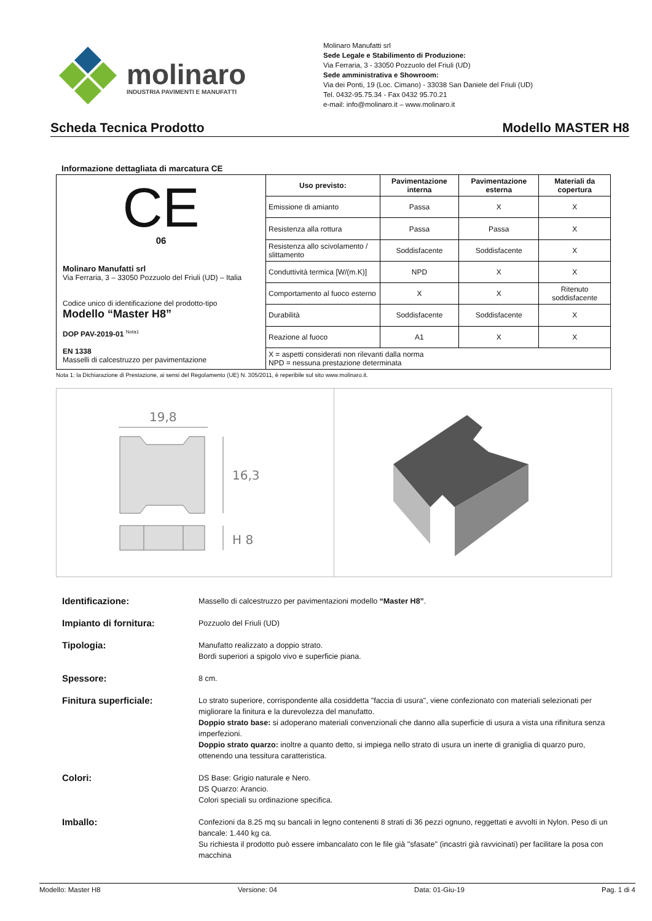molinaro
INDUSTRIA PAVIMENTI E MANUFATTI
Molinaro Manufatti srl
Sede Legale e Stabilimento di Produzione:
Via Ferraria, 3 - 33050 Pozzuolo del Friuli (UD)
Sede amministrativa e Showroom:
Via dei Ponti, 19 (Loc. Cimano) - 33038 San Daniele del Friuli (UD)
Tel. 0432-95.75.34 - Fax 0432 95.70.21
e-mail: info@molinaro.it – www.molinaro.it
Scheda Tecnica Prodotto Modello MASTER H8
Informazione dettagliata di marcatura CE
| CE 06 Molinaro Manufatti srl Via Ferraria, 3 – 33050 Pozzuolo del Friuli (UD) – Italia Codice unico di identificazione del prodotto-tipo Modello “Master H8” DOP PAV-2019-01 <sup>Nota1</sup> EN 1338 Masselli di calcestruzzo per pavimentazione | Uso previsto: | Pavimentazione interna | Pavimentazione esterna | Materiali da copertura |
| | Emissione di amianto | Passa | X | X |
| | Resistenza alla rottura | Passa | Passa | X |
| | Resistenza allo scivolamento / slittamento | Soddisfacente | Soddisfacente | X |
| | Conduttività termica [W/(m.K)] | NPD | X | X |
| | Comportamento al fuoco esterno | X | X | Ritenuto soddisfacente |
| | Durabilità | Soddisfacente | Soddisfacente | X |
| | Reazione al fuoco | A1 | X | X |
| | X = aspetti considerati non rilevanti dalla norma NPD = nessuna prestazione determinata | | | |
Nota 1: la Dichiarazione di Prestazione, ai sensi del Regolamento (UE) N. 305/2011, è reperibile sul sito www.molinaro.it.
19,8
16,3
H 8
| Identificazione: | Massello di calcestruzzo per pavimentazioni modello “Master H8” . |
| Impianto di fornitura: | Pozzuolo del Friuli (UD) |
| Tipologia: | Manufatto realizzato a doppio strato. Bordi superiori a spigolo vivo e superficie piana. |
| Spessore: | 8 cm. |
| Finitura superficiale: | Lo strato superiore, corrispondente alla cosiddetta "faccia di usura", viene confezionato con materiali selezionati per migliorare la finitura e la durevolezza del manufatto. Doppio strato base: si adoperano materiali convenzionali che danno alla superficie di usura a vista una rifinitura senza imperfezioni. Doppio strato quarzo: inoltre a quanto detto, si impiega nello strato di usura un inerte di graniglia di quarzo puro, ottenendo una tessitura caratteristica. |
| Colori: | DS Base: Grigio naturale e Nero. DS Quarzo: Arancio. Colori speciali su ordinazione specifica. |
| Imballo: | Confezioni da 8.25 mq su bancali in legno contenenti 8 strati di 36 pezzi ognuno, reggettati e avvolti in Nylon. Peso di un bancale: 1.440 kg ca. Su richiesta il prodotto può essere imbancalato con le file già "sfasate" (incastri già ravvicinati) per facilitare la posa con macchina |
Modello: Master H8 Versione: 04 Data: 01-Giu-19 Pag. 1 di 4